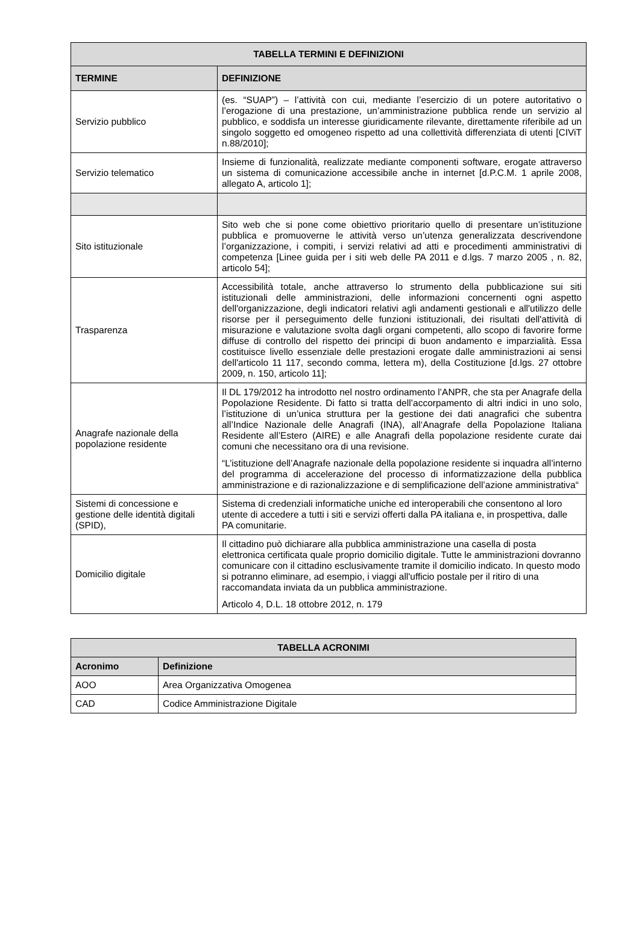| TABELLA TERMINI E DEFINIZIONI | |
| --- | --- |
| TERMINE | DEFINIZIONE |
| Servizio pubblico | (es. “SUAP”) – l’attività con cui, mediante l’esercizio di un potere autoritativo o l’erogazione di una prestazione, un’amministrazione pubblica rende un servizio al pubblico, e soddisfa un interesse giuridicamente rilevante, direttamente riferibile ad un singolo soggetto ed omogeneo rispetto ad una collettività differenziata di utenti [CIViT n.88/2010]; |
| Servizio telematico | Insieme di funzionalità, realizzate mediante componenti software, erogate attraverso un sistema di comunicazione accessibile anche in internet [d.P.C.M. 1 aprile 2008, allegato A, articolo 1]; |
| Sito istituzionale | Sito web che si pone come obiettivo prioritario quello di presentare un’istituzione pubblica e promuoverne le attività verso un’utenza generalizzata descrivendone l’organizzazione, i compiti, i servizi relativi ad atti e procedimenti amministrativi di competenza [Linee guida per i siti web delle PA 2011 e d.lgs. 7 marzo 2005 , n. 82, articolo 54]; |
| Trasparenza | Accessibilità totale, anche attraverso lo strumento della pubblicazione sui siti istituzionali delle amministrazioni, delle informazioni concernenti ogni aspetto dell'organizzazione, degli indicatori relativi agli andamenti gestionali e all'utilizzo delle risorse per il perseguimento delle funzioni istituzionali, dei risultati dell'attività di misurazione e valutazione svolta dagli organi competenti, allo scopo di favorire forme diffuse di controllo del rispetto dei principi di buon andamento e imparzialità. Essa costituisce livello essenziale delle prestazioni erogate dalle amministrazioni ai sensi dell'articolo 11 117, secondo comma, lettera m), della Costituzione [d.lgs. 27 ottobre 2009, n. 150, articolo 11]; |
| Anagrafe nazionale della popolazione residente | Il DL 179/2012 ha introdotto nel nostro ordinamento l’ANPR, che sta per Anagrafe della Popolazione Residente. Di fatto si tratta dell’accorpamento di altri indici in uno solo, l’istituzione di un’unica struttura per la gestione dei dati anagrafici che subentra all’Indice Nazionale delle Anagrafi (INA), all‘Anagrafe della Popolazione Italiana Residente all’Estero (AIRE) e alle Anagrafi della popolazione residente curate dai comuni che necessitano ora di una revisione. “L’istituzione dell’Anagrafe nazionale della popolazione residente si inquadra all’interno del programma di accelerazione del processo di informatizzazione della pubblica amministrazione e di razionalizzazione e di semplificazione dell’azione amministrativa“ |
| Sistemi di concessione e gestione delle identità digitali (SPID), | Sistema di credenziali informatiche uniche ed interoperabili che consentono al loro utente di accedere a tutti i siti e servizi offerti dalla PA italiana e, in prospettiva, dalle PA comunitarie. |
| Domicilio digitale | Il cittadino può dichiarare alla pubblica amministrazione una casella di posta elettronica certificata quale proprio domicilio digitale. Tutte le amministrazioni dovranno comunicare con il cittadino esclusivamente tramite il domicilio indicato. In questo modo si potranno eliminare, ad esempio, i viaggi all'ufficio postale per il ritiro di una raccomandata inviata da un pubblica amministrazione. Articolo 4, D.L. 18 ottobre 2012, n. 179 |
| TABELLA ACRONIMI | |
| --- | --- |
| Acronimo | Definizione |
| AOO | Area Organizzativa Omogenea |
| CAD | Codice Amministrazione Digitale |